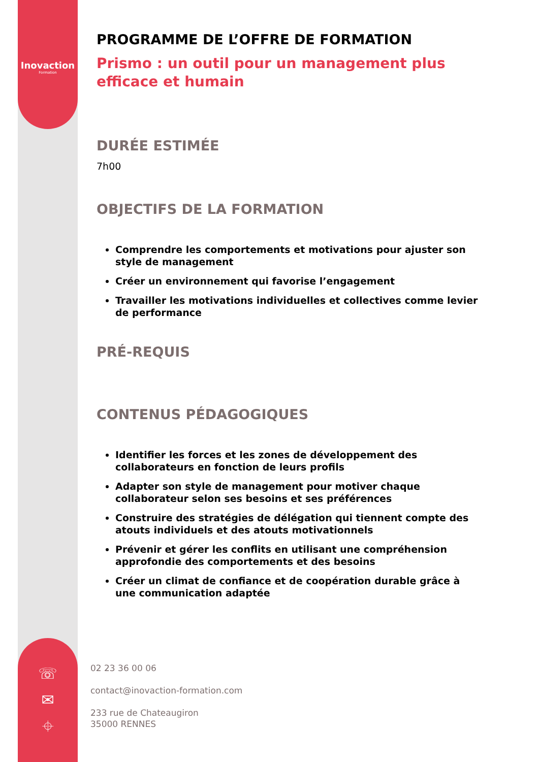Inovaction
Formation
☏
✉
⌖
PROGRAMME DE L’OFFRE DE FORMATION
Prismo : un outil pour un management plus efficace et humain
DURÉE ESTIMÉE
7h00
OBJECTIFS DE LA FORMATION
Comprendre les comportements et motivations pour ajuster son style de management
Créer un environnement qui favorise l’engagement
Travailler les motivations individuelles et collectives comme levier de performance
PRÉ-REQUIS
CONTENUS PÉDAGOGIQUES
Identifier les forces et les zones de développement des collaborateurs en fonction de leurs profils
Adapter son style de management pour motiver chaque collaborateur selon ses besoins et ses préférences
Construire des stratégies de délégation qui tiennent compte des atouts individuels et des atouts motivationnels
Prévenir et gérer les conflits en utilisant une compréhension approfondie des comportements et des besoins
Créer un climat de confiance et de coopération durable grâce à une communication adaptée
02 23 36 00 06
contact@inovaction-formation.com
233 rue de Chateaugiron
35000 RENNES